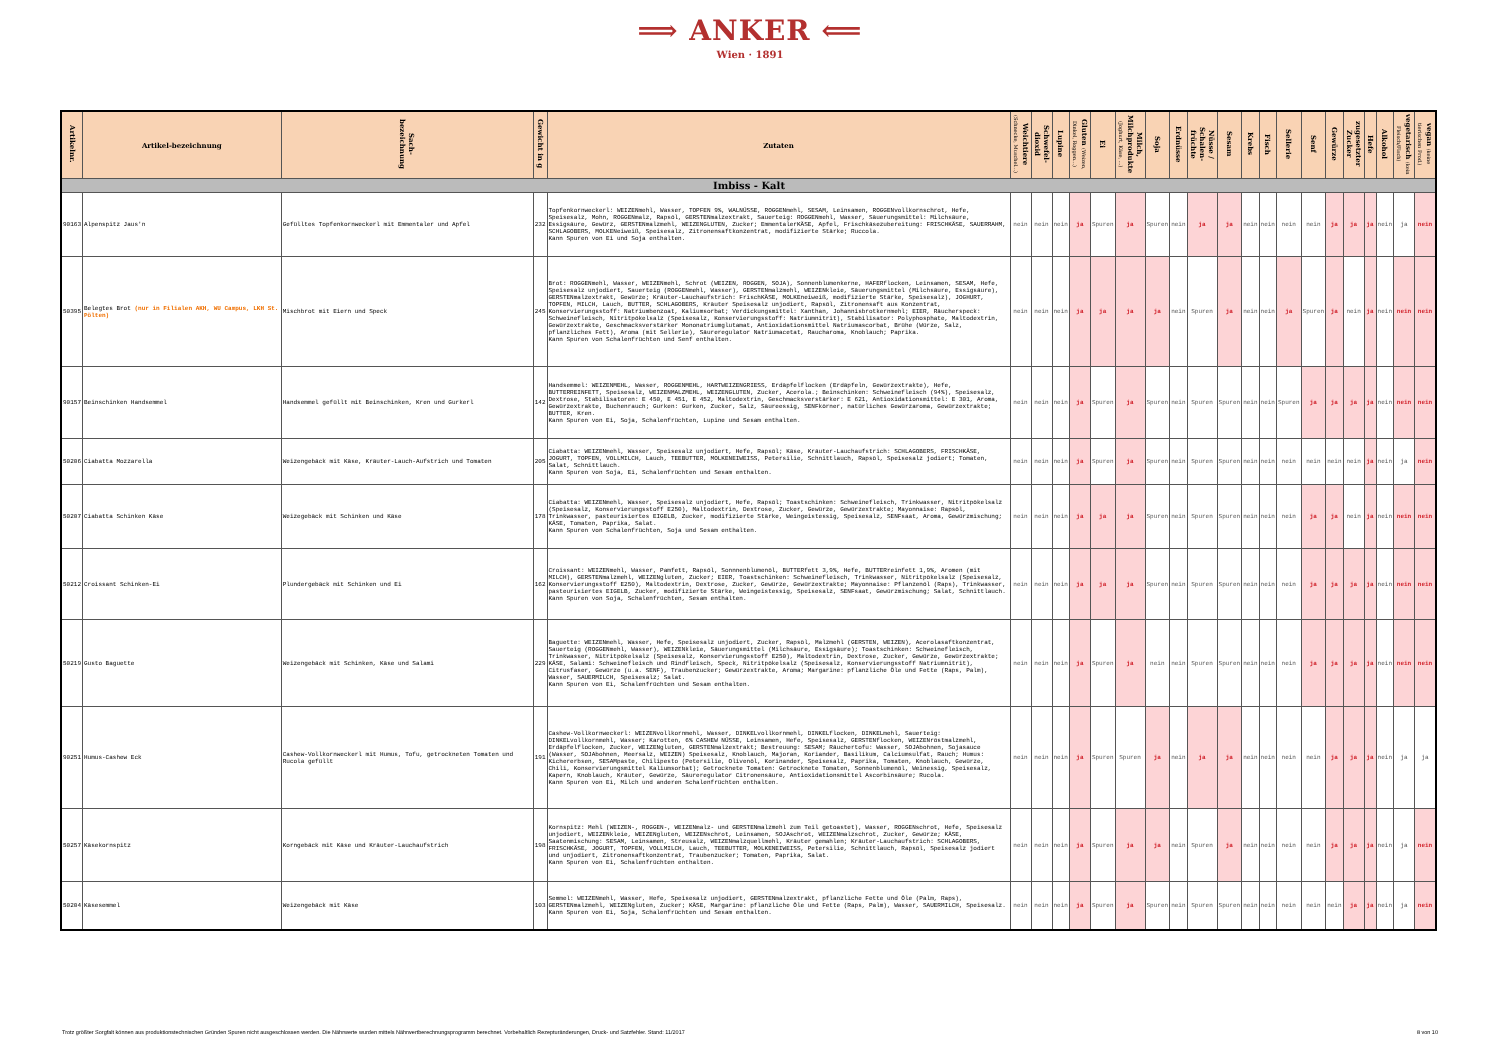⟹ ANKER ⟸
Wien · 1891
| Artikelnr. | Artikel-bezeichnung | Sach-bezeichnung | Gewicht in g | Zutaten | Weichtiere (Schnecke, Muschel…) | Schwefel- dioxid | Lupine | Gluten (Weizen, Dinkel, Roggen…) | Ei | Milch, Milchprodukte (Joghurt, Käse, …) | Soja | Erdnüsse | Nüsse / Schalen-früchte | Sesam | Krebs | Fisch | Sellerie | Senf | Gewürze | zugesetzter Zucker | Hefe | Alkohol | vegetarisch (kein Fleisch/Fisch) | vegan (keine tierischen Prod.) |
| --- | --- | --- | --- | --- | --- | --- | --- | --- | --- | --- | --- | --- | --- | --- | --- | --- | --- | --- | --- | --- | --- | --- | --- | --- |
| Imbiss - Kalt | | | | | | | | | | | | | | | | | | | | | | | | |
| 90163 | Alpenspitz Jaus'n | Gefülltes Topfenkornweckerl mit Emmentaler und Apfel | 232 | Topfenkornweckerl: WEIZENmehl, Wasser, TOPFEN 9%, WALNÜSSE, ROGGENmehl, SESAM, Leinsamen, ROGGENvollkornschrot, Hefe, Speisesalz, Mohn, ROGGENmalz, Rapsöl, GERSTENmalzextrakt, Sauerteig: ROGGENmehl, Wasser, Säuerungsmittel: Milchsäure, Essigsäure, Gewürz, GERSTENmalzmehl, WEIZENGLUTEN, Zucker; EmmentalerKÄSE, Apfel, Frischkäsezubereitung: FRISCHKÄSE, SAUERRAHM, SCHLAGOBERS, MOLKENeiweiß, Speisesalz, Zitronensaftkonzentrat, modifizierte Stärke; Ruccola. Kann Spuren von Ei und Soja enthalten. | nein | nein | nein | ja | Spuren | ja | Spuren | nein | ja | ja | nein | nein | nein | nein | ja | ja | ja | nein | ja | nein |
| 50395 | Belegtes Brot (nur in Filialen AKH, WU Campus, LKH St. Pölten) | Mischbrot mit Eiern und Speck | 245 | Brot: ROGGENmehl, Wasser, WEIZENmehl, Schrot (WEIZEN, ROGGEN, SOJA), Sonnenblumenkerne, HAFERflocken, Leinsamen, SESAM, Hefe, Speisesalz unjodiert, Sauerteig (ROGGENmehl, Wasser), GERSTENmalzmehl, WEIZENkleie, Säuerungsmittel (Milchsäure, Essigsäure), GERSTENmalzextrakt, Gewürze; Kräuter-Lauchaufstrich: FrischKÄSE, MOLKEneiweiß, modifizierte Stärke, Speisesalz), JOGHURT, TOPFEN, MILCH, Lauch, BUTTER, SCHLAGOBERS, Kräuter Speisesalz unjodiert, Rapsöl, Zitronensaft aus Konzentrat, Konservierungsstoff: Natriumbenzoat, Kaliumsorbat; Verdickungsmittel: Xanthan, Johannisbrotkernmehl; EIER, Räucherspeck: Schweinefleisch, Nitritpökelsalz (Speisesalz, Konservierungsstoff: Natriumnitrit), Stabilisator: Polyphosphate, Maltodextrin, Gewürzextrakte, Geschmacksverstärker Mononatriumglutamat, Antioxidationsmittel Natriumascorbat, Brühe (Würze, Salz, pflanzliches Fett), Aroma (mit Sellerie), Säureregulator Natriumacetat, Raucharoma, Knoblauch; Paprika. Kann Spuren von Schalenfrüchten und Senf enthalten. | nein | nein | nein | ja | ja | ja | ja | nein | Spuren | ja | nein | nein | ja | Spuren | ja | nein | ja | nein | nein | nein |
| 90157 | Beinschinken Handsemmel | Handsemmel gefüllt mit Beinschinken, Kren und Gurkerl | 142 | Handsemmel: WEIZENMEHL, Wasser, ROGGENMEHL, HARTWEIZENGRIESS, Erdäpfelflocken (Erdäpfeln, Gewürzextrakte), Hefe, BUTTERREINFETT, Speisesalz, WEIZENMALZMEHL, WEIZENGLUTEN, Zucker, Acerola.; Beinschinken: Schweinefleisch (94%), Speisesalz, Dextrose, Stabilisatoren: E 450, E 451, E 452, Maltodextrin, Geschmacksverstärker: E 621, Antioxidationsmittel: E 301, Aroma, Gewürzextrakte, Buchenrauch; Gurken: Gurken, Zucker, Salz, Säureessig, SENFkörner, natürliches Gewürzaroma, Gewürzextrakte; BUTTER, Kren. Kann Spuren von Ei, Soja, Schalenfrüchten, Lupine und Sesam enthalten. | nein | nein | nein | ja | Spuren | ja | Spuren | nein | Spuren | Spuren | nein | nein | Spuren | ja | ja | ja | ja | nein | nein | nein |
| 50206 | Ciabatta Mozzarella | Weizengebäck mit Käse, Kräuter-Lauch-Aufstrich und Tomaten | 205 | Ciabatta: WEIZENmehl, Wasser, Speisesalz unjodiert, Hefe, Rapsöl; Käse, Kräuter-Lauchaufstrich: SCHLAGOBERS, FRISCHKÄSE, JOGURT, TOPFEN, VOLLMILCH, Lauch, TEEBUTTER, MOLKENEIWEISS, Petersilie, Schnittlauch, Rapsöl, Speisesalz jodiert; Tomaten, Salat, Schnittlauch. Kann Spuren von Soja, Ei, Schalenfrüchten und Sesam enthalten. | nein | nein | nein | ja | Spuren | ja | Spuren | nein | Spuren | Spuren | nein | nein | nein | nein | nein | nein | ja | nein | ja | nein |
| 50207 | Ciabatta Schinken Käse | Weizegebäck mit Schinken und Käse | 178 | Ciabatta: WEIZENmehl, Wasser, Speisesalz unjodiert, Hefe, Rapsöl; Toastschinken: Schweinefleisch, Trinkwasser, Nitritpökelsalz (Speisesalz, Konservierungsstoff E250), Maltodextrin, Dextrose, Zucker, Gewürze, Gewürzextrakte; Mayonnaise: Rapsöl, Trinkwasser, pasteurisiertes EIGELB, Zucker, modifizierte Stärke, Weingeistessig, Speisesalz, SENFsaat, Aroma, Gewürzmischung; KÄSE, Tomaten, Paprika, Salat. Kann Spuren von Schalenfrüchten, Soja und Sesam enthalten. | nein | nein | nein | ja | ja | ja | Spuren | nein | Spuren | Spuren | nein | nein | nein | ja | ja | nein | ja | nein | nein | nein |
| 50212 | Croissant Schinken-Ei | Plundergebäck mit Schinken und Ei | 162 | Croissant: WEIZENmehl, Wasser, Pamfett, Rapsöl, Sonnnenblumenöl, BUTTERfett 3,9%, Hefe, BUTTERreinfett 1,9%, Aromen (mit MILCH), GERSTENmalzmehl, WEIZENgluten, Zucker; EIER, Toastschinken: Schweinefleisch, Trinkwasser, Nitritpökelsalz (Speisesalz, Konservierungsstoff E250), Maltodextrin, Dextrose, Zucker, Gewürze, Gewürzextrakte; Mayonnaise: Pflanzenöl (Raps), Trinkwasser, pasteurisiertes EIGELB, Zucker, modifizierte Stärke, Weingeistessig, Speisesalz, SENFsaat, Gewürzmischung; Salat, Schnittlauch. Kann Spuren von Soja, Schalenfrüchten, Sesam enthalten. | nein | nein | nein | ja | ja | ja | Spuren | nein | Spuren | Spuren | nein | nein | nein | ja | ja | ja | ja | nein | nein | nein |
| 50219 | Gusto Baguette | Weizengebäck mit Schinken, Käse und Salami | 229 | Baguette: WEIZENmehl, Wasser, Hefe, Speisesalz unjodiert, Zucker, Rapsöl, Malzmehl (GERSTEN, WEIZEN), Acerolasaftkonzentrat, Sauerteig (ROGGENmehl, Wasser), WEIZENkleie, Säuerungsmittel (Milchsäure, Essigsäure); Toastschinken: Schweinefleisch, Trinkwasser, Nitritpökelsalz (Speisesalz, Konservierungsstoff E250), Maltodextrin, Dextrose, Zucker, Gewürze, Gewürzextrakte; KÄSE, Salami: Schweinefleisch und Rindfleisch, Speck, Nitritpökelsalz (Speisesalz, Konservierungsstoff Natriumnitrit), Citrusfaser, Gewürze (u.a. SENF), Traubenzucker; Gewürzextrakte, Aroma; Margarine: pflanzliche Öle und Fette (Raps, Palm), Wasser, SAUERMILCH, Speisesalz; Salat. Kann Spuren von Ei, Schalenfrüchten und Sesam enthalten. | nein | nein | nein | ja | Spuren | ja | nein | nein | Spuren | Spuren | nein | nein | nein | ja | ja | ja | ja | nein | nein | nein |
| 90251 | Humus-Cashew Eck | Cashew-Vollkornweckerl mit Humus, Tofu, getrockneten Tomaten und Rucola gefüllt | 191 | Cashew-Vollkornweckerl: WEIZENvollkornmehl, Wasser, DINKELvollkornmehl, DINKELflocken, DINKELmehl, Sauerteig: DINKELvollkornmehl, Wasser; Karotten, 6% CASHEW NÜSSE, Leinsamen, Hefe, Speisesalz, GERSTENflocken, WEIZENröstmalzmehl, Erdäpfelflocken, Zucker, WEIZENgluten, GERSTENmalzextrakt; Bestreuung: SESAM; Räuchertofu: Wasser, SOJAbohnen, Sojasauce (Wasser, SOJAbohnen, Meersalz, WEIZEN) Speisesalz, Knoblauch, Majoran, Koriander, Basilikum, Calciumsulfat, Rauch; Humus: Kichererbsen, SESAMpaste, Chilipesto (Petersilie, Olivenöl, Korinander, Speisesalz, Paprika, Tomaten, Knoblauch, Gewürze, Chili, Konservierungsmittel Kaliumsorbat); Getrocknete Tomaten: Getrocknete Tomaten, Sonnenblumenöl, Weinessig, Speisesalz, Kapern, Knoblauch, Kräuter, Gewürze, Säureregulator Citronensäure, Antioxidationsmittel Ascorbinsäure; Rucola. Kann Spuren von Ei, Milch und anderen Schalenfrüchten enthalten. | nein | nein | nein | ja | Spuren | Spuren | ja | nein | ja | ja | nein | nein | nein | nein | ja | ja | ja | nein | ja | ja |
| 50257 | Käsekornspitz | Korngebäck mit Käse und Kräuter-Lauchaufstrich | 198 | Kornspitz: Mehl (WEIZEN-, ROGGEN-, WEIZENmalz- und GERSTENmalzmehl zum Teil getoastet), Wasser, ROGGENschrot, Hefe, Speisesalz unjodiert, WEIZENkleie, WEIZENgluten, WEIZENschrot, Leinsamen, SOJAschrot, WEIZENmalzschrot, Zucker, Gewürze; KÄSE, Saatenmischung: SESAM, Leinsamen, Streusalz, WEIZENmalzquellmehl, Kräuter gemahlen; Kräuter-Lauchaufstrich: SCHLAGOBERS, FRISCHKÄSE, JOGURT, TOPFEN, VOLLMILCH, Lauch, TEEBUTTER, MOLKENEIWEISS, Petersilie, Schnittlauch, Rapsöl, Speisesalz jodiert und unjodiert, Zitronensaftkonzentrat, Traubenzucker; Tomaten, Paprika, Salat. Kann Spuren von Ei, Schalenfrüchten enthalten. | nein | nein | nein | ja | Spuren | ja | ja | nein | Spuren | ja | nein | nein | nein | nein | ja | ja | ja | nein | ja | nein |
| 50204 | Käsesemmel | Weizengebäck mit Käse | 103 | Semmel: WEIZENmehl, Wasser, Hefe, Speisesalz unjodiert, GERSTENmalzextrakt, pflanzliche Fette und Öle (Palm, Raps), GERSTENmalzmehl, WEIZENgluten, Zucker; KÄSE, Margarine: pflanzliche Öle und Fette (Raps, Palm), Wasser, SAUERMILCH, Speisesalz. Kann Spuren von Ei, Soja, Schalenfrüchten und Sesam enthalten. | nein | nein | nein | ja | Spuren | ja | Spuren | nein | Spuren | Spuren | nein | nein | nein | nein | nein | ja | ja | nein | ja | nein |
Trotz größter Sorgfalt können aus produktionstechnischen Gründen Spuren nicht ausgeschlossen werden. Die Nährwerte wurden mittels Nährwertberechnungsprogramm berechnet. Vorbehaltlich Rezepturänderungen, Druck- und Satzfehler. Stand: 11/2017 8 von 10